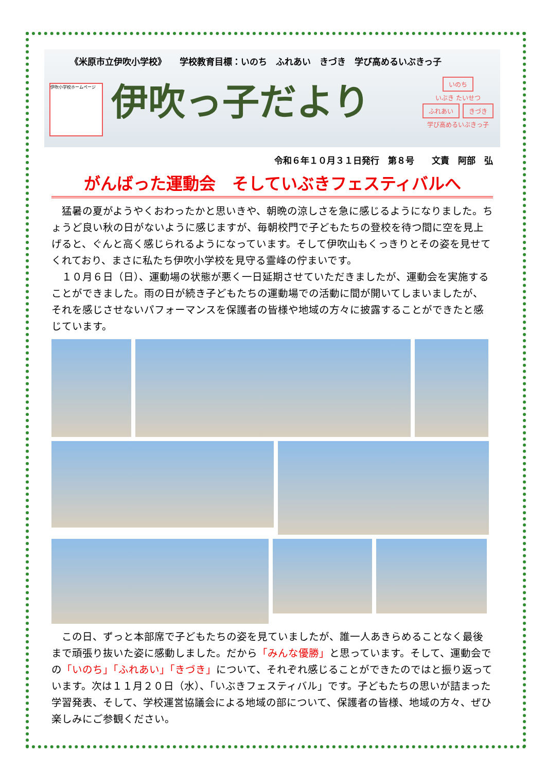《米原市立伊吹小学校》　　学校教育目標：いのち　ふれあい　きづき　学び高めるいぶきっ子
伊吹小学校ホームページ
伊吹っ子だより
いのち
いぶき たいせつ
ふれあい きづき
学び高めるいぶきっ子
令和６年１０月３１日発行　第８号　　文責　阿部　弘
がんばった運動会　そしていぶきフェスティバルへ
　猛暑の夏がようやくおわったかと思いきや、朝晩の涼しさを急に感じるようになりました。ちょうど良い秋の日がないように感じますが、毎朝校門で子どもたちの登校を待つ間に空を見上げると、ぐんと高く感じられるようになっています。そして伊吹山もくっきりとその姿を見せてくれており、まさに私たち伊吹小学校を見守る霊峰の佇まいです。
　１０月６日（日）、運動場の状態が悪く一日延期させていただきましたが、運動会を実施することができました。雨の日が続き子どもたちの運動場での活動に間が開いてしまいましたが、それを感じさせないパフォーマンスを保護者の皆様や地域の方々に披露することができたと感じています。
　この日、ずっと本部席で子どもたちの姿を見ていましたが、誰一人あきらめることなく最後まで頑張り抜いた姿に感動しました。だから「みんな優勝」と思っています。そして、運動会での「いのち」「ふれあい」「きづき」について、それぞれ感じることができたのではと振り返っています。次は１１月２０日（水）、「いぶきフェスティバル」です。子どもたちの思いが詰まった学習発表、そして、学校運営協議会による地域の部について、保護者の皆様、地域の方々、ぜひ楽しみにご参観ください。